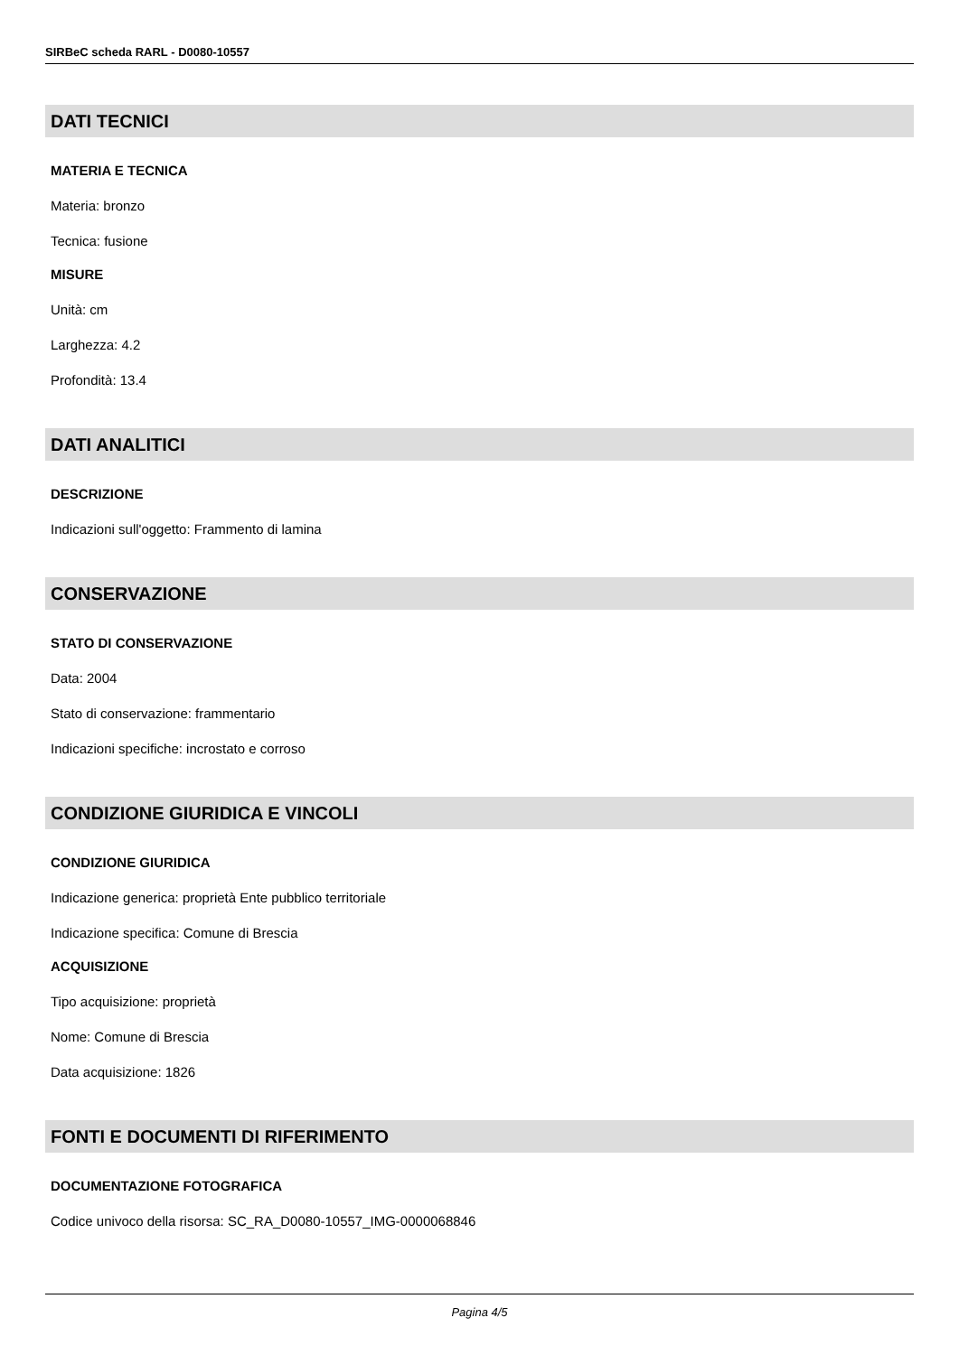SIRBeC scheda RARL - D0080-10557
DATI TECNICI
MATERIA E TECNICA
Materia: bronzo
Tecnica: fusione
MISURE
Unità: cm
Larghezza: 4.2
Profondità: 13.4
DATI ANALITICI
DESCRIZIONE
Indicazioni sull'oggetto: Frammento di lamina
CONSERVAZIONE
STATO DI CONSERVAZIONE
Data: 2004
Stato di conservazione: frammentario
Indicazioni specifiche: incrostato e corroso
CONDIZIONE GIURIDICA E VINCOLI
CONDIZIONE GIURIDICA
Indicazione generica: proprietà Ente pubblico territoriale
Indicazione specifica: Comune di Brescia
ACQUISIZIONE
Tipo acquisizione: proprietà
Nome: Comune di Brescia
Data acquisizione: 1826
FONTI E DOCUMENTI DI RIFERIMENTO
DOCUMENTAZIONE FOTOGRAFICA
Codice univoco della risorsa: SC_RA_D0080-10557_IMG-0000068846
Pagina 4/5